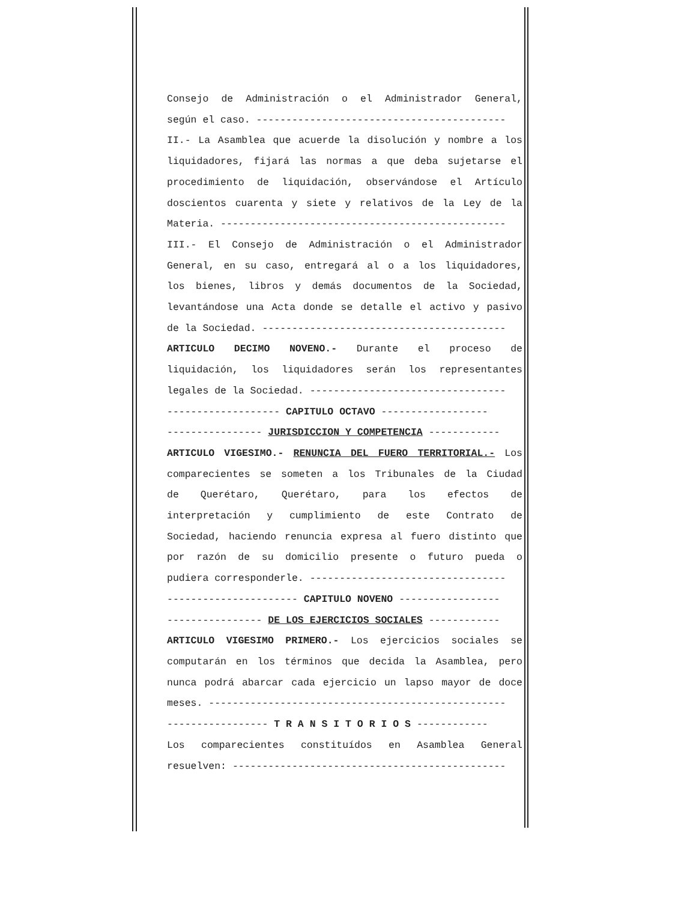Consejo de Administración o el Administrador General,
según el caso. ------------------------------------------
II.- La Asamblea que acuerde la disolución y nombre a los
liquidadores, fijará las normas a que deba sujetarse el
procedimiento de liquidación, observándose el Artículo
doscientos cuarenta y siete y relativos de la Ley de la
Materia. ------------------------------------------------
III.- El Consejo de Administración o el Administrador
General, en su caso, entregará al o a los liquidadores,
los bienes, libros y demás documentos de la Sociedad,
levantándose una Acta donde se detalle el activo y pasivo
de la Sociedad. -----------------------------------------
ARTICULO DECIMO NOVENO.- Durante el proceso de
liquidación, los liquidadores serán los representantes
legales de la Sociedad. ---------------------------------
------------------- CAPITULO OCTAVO ------------------
---------------- JURISDICCION Y COMPETENCIA ------------
ARTICULO VIGESIMO.- RENUNCIA DEL FUERO TERRITORIAL.- Los
comparecientes se someten a los Tribunales de la Ciudad
de Querétaro, Querétaro, para los efectos de
interpretación y cumplimiento de este Contrato de
Sociedad, haciendo renuncia expresa al fuero distinto que
por razón de su domicilio presente o futuro pueda o
pudiera corresponderle. ---------------------------------
---------------------- CAPITULO NOVENO -----------------
---------------- DE LOS EJERCICIOS SOCIALES ------------
ARTICULO VIGESIMO PRIMERO.- Los ejercicios sociales se
computarán en los términos que decida la Asamblea, pero
nunca podrá abarcar cada ejercicio un lapso mayor de doce
meses. --------------------------------------------------
----------------- T R A N S I T O R I O S ------------
Los comparecientes constituídos en Asamblea General
resuelven: ----------------------------------------------